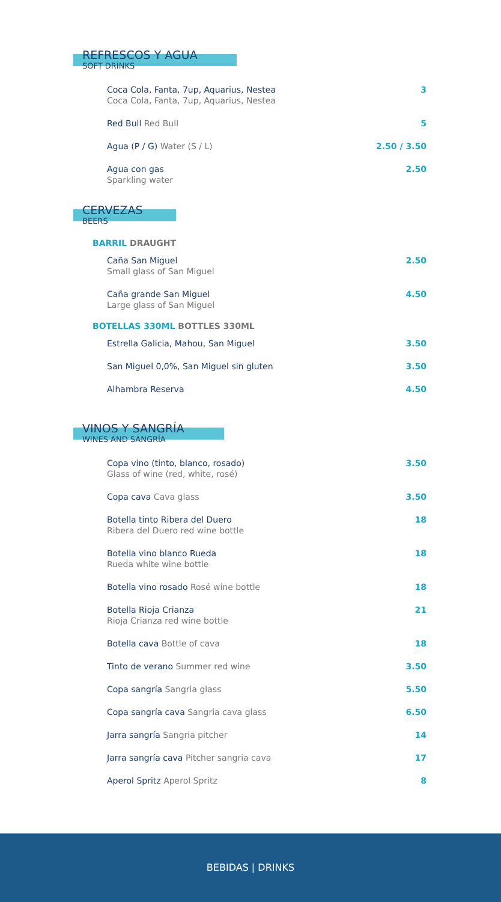REFRESCOS Y AGUA
SOFT DRINKS
Coca Cola, Fanta, 7up, Aquarius, Nestea
Coca Cola, Fanta, 7up, Aquarius, Nestea
3
Red Bull Red Bull 5
Agua (P / G) Water (S / L) 2.50 / 3.50
Agua con gas
Sparkling water
2.50
CERVEZAS
BEERS
BARRIL DRAUGHT
Caña San Miguel
Small glass of San Miguel
2.50
Caña grande San Miguel
Large glass of San Miguel
4.50
BOTELLAS 330ML BOTTLES 330ML
Estrella Galicia, Mahou, San Miguel
3.50
San Miguel 0,0%, San Miguel sin gluten
3.50
Alhambra Reserva 4.50
VINOS Y SANGRÍA
WINES AND SANGRÍA
Copa vino (tinto, blanco, rosado)
Glass of wine (red, white, rosé)
3.50
Copa cava Cava glass 3.50
Botella tinto Ribera del Duero
Ribera del Duero red wine bottle
18
Botella vino blanco Rueda
Rueda white wine bottle
18
Botella vino rosado Rosé wine bottle
18
Botella Rioja Crianza
Rioja Crianza red wine bottle
21
Botella cava Bottle of cava 18
Tinto de verano Summer red wine
3.50
Copa sangría Sangria glass 5.50
Copa sangría cava Sangria cava glass
6.50
Jarra sangría Sangria pitcher 14
Jarra sangría cava Pitcher sangria cava
17
Aperol Spritz Aperol Spritz 8
BEBIDAS | DRINKS